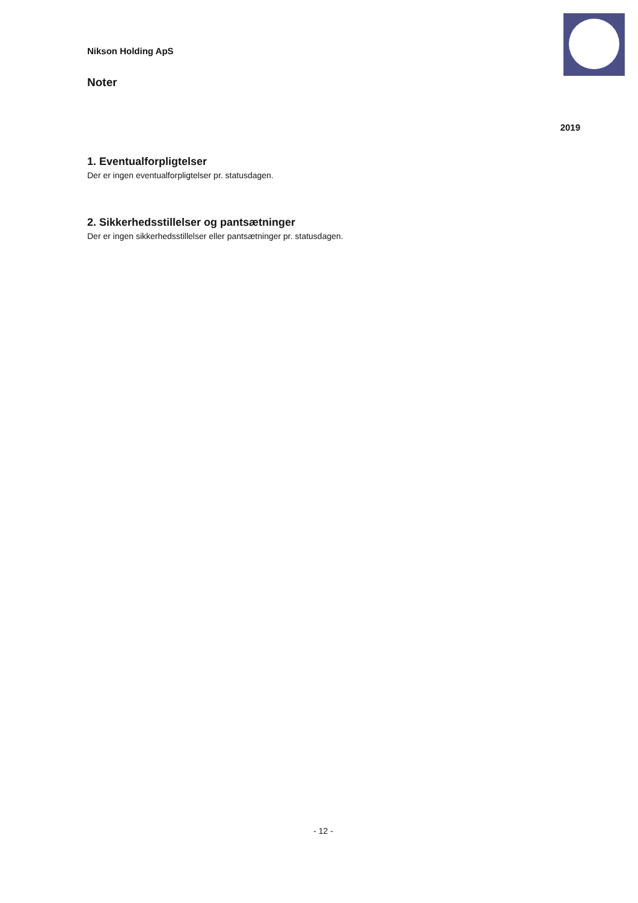Nikson Holding ApS
Noter
2019
1. Eventualforpligtelser
Der er ingen eventualforpligtelser pr. statusdagen.
2. Sikkerhedsstillelser og pantsætninger
Der er ingen sikkerhedsstillelser eller pantsætninger pr. statusdagen.
- 12 -